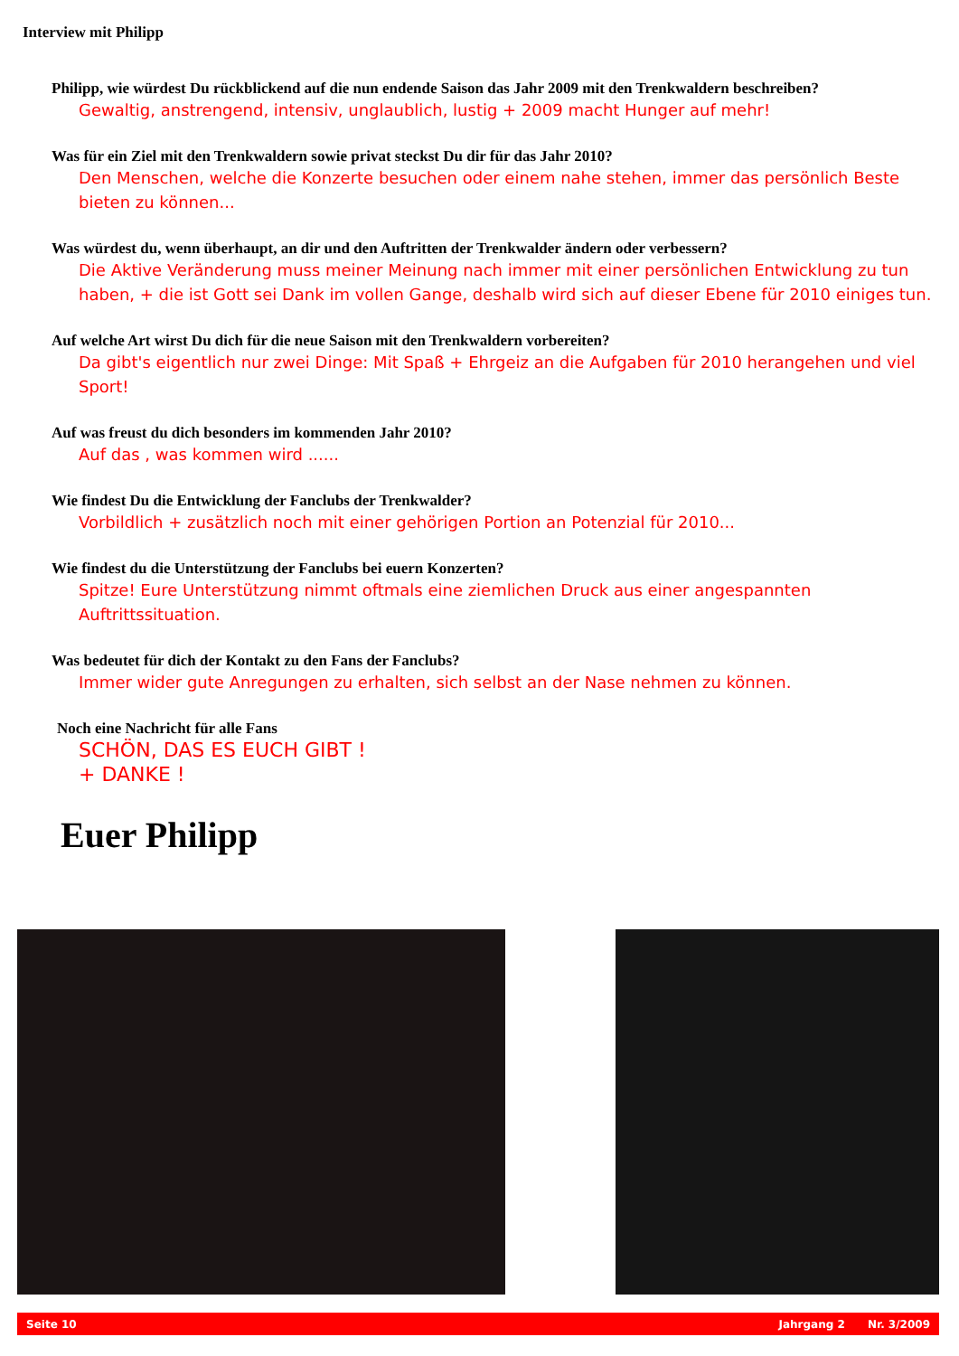Interview mit Philipp
Philipp, wie würdest Du rückblickend auf die nun endende Saison das Jahr 2009 mit den Trenkwaldern beschreiben?
Gewaltig, anstrengend, intensiv, unglaublich, lustig + 2009 macht Hunger auf mehr!
Was für ein Ziel mit den Trenkwaldern sowie privat steckst Du dir für das Jahr 2010?
Den Menschen, welche die Konzerte besuchen oder einem nahe stehen, immer das persönlich Beste bieten zu können...
Was würdest du, wenn überhaupt, an dir und den Auftritten der Trenkwalder ändern oder verbessern?
Die Aktive Veränderung muss meiner Meinung nach immer mit einer persönlichen Entwicklung zu tun haben, + die ist Gott sei Dank im vollen Gange, deshalb wird sich auf dieser Ebene für 2010 einiges tun.
Auf welche Art wirst Du dich für die neue Saison mit den Trenkwaldern vorbereiten?
Da gibt's eigentlich nur zwei Dinge: Mit Spaß + Ehrgeiz an die Aufgaben für 2010 herangehen und viel Sport!
Auf was freust du dich besonders im kommenden Jahr 2010?
Auf das , was kommen wird ......
Wie findest Du die Entwicklung der Fanclubs der Trenkwalder?
Vorbildlich + zusätzlich noch mit einer gehörigen Portion an Potenzial für 2010...
Wie findest du die Unterstützung der Fanclubs bei euern Konzerten?
Spitze! Eure Unterstützung nimmt oftmals eine ziemlichen Druck aus einer angespannten Auftrittssituation.
Was bedeutet für dich der Kontakt zu den Fans der Fanclubs?
Immer wider gute Anregungen zu erhalten, sich selbst an der Nase nehmen zu können.
Noch eine Nachricht für alle Fans
SCHÖN, DAS ES EUCH GIBT !
+ DANKE !
Euer Philipp
Seite 10 Jahrgang 2 Nr. 3/2009